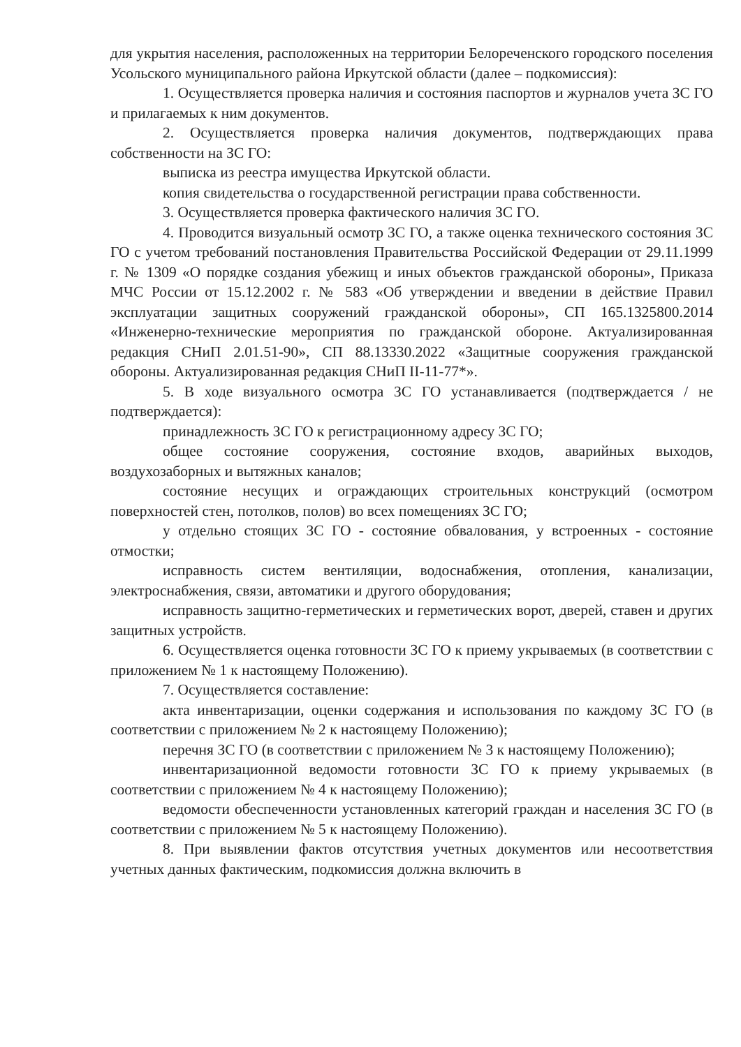для укрытия населения, расположенных на территории Белореченского городского поселения Усольского муниципального района Иркутской области (далее – подкомиссия):
1. Осуществляется проверка наличия и состояния паспортов и журналов учета ЗС ГО и прилагаемых к ним документов.
2. Осуществляется проверка наличия документов, подтверждающих права собственности на ЗС ГО:
выписка из реестра имущества Иркутской области.
копия свидетельства о государственной регистрации права собственности.
3. Осуществляется проверка фактического наличия ЗС ГО.
4. Проводится визуальный осмотр ЗС ГО, а также оценка технического состояния ЗС ГО с учетом требований постановления Правительства Российской Федерации от 29.11.1999 г. № 1309 «О порядке создания убежищ и иных объектов гражданской обороны», Приказа МЧС России от 15.12.2002 г. № 583 «Об утверждении и введении в действие Правил эксплуатации защитных сооружений гражданской обороны», СП 165.1325800.2014 «Инженерно-технические мероприятия по гражданской обороне. Актуализированная редакция СНиП 2.01.51-90», СП 88.13330.2022 «Защитные сооружения гражданской обороны. Актуализированная редакция СНиП II-11-77*».
5. В ходе визуального осмотра ЗС ГО устанавливается (подтверждается / не подтверждается):
принадлежность ЗС ГО к регистрационному адресу ЗС ГО;
общее состояние сооружения, состояние входов, аварийных выходов, воздухозаборных и вытяжных каналов;
состояние несущих и ограждающих строительных конструкций (осмотром поверхностей стен, потолков, полов) во всех помещениях ЗС ГО;
у отдельно стоящих ЗС ГО - состояние обвалования, у встроенных - состояние отмостки;
исправность систем вентиляции, водоснабжения, отопления, канализации, электроснабжения, связи, автоматики и другого оборудования;
исправность защитно-герметических и герметических ворот, дверей, ставен и других защитных устройств.
6. Осуществляется оценка готовности ЗС ГО к приему укрываемых (в соответствии с приложением № 1 к настоящему Положению).
7. Осуществляется составление:
акта инвентаризации, оценки содержания и использования по каждому ЗС ГО (в соответствии с приложением № 2 к настоящему Положению);
перечня ЗС ГО (в соответствии с приложением № 3 к настоящему Положению);
инвентаризационной ведомости готовности ЗС ГО к приему укрываемых (в соответствии с приложением № 4 к настоящему Положению);
ведомости обеспеченности установленных категорий граждан и населения ЗС ГО (в соответствии с приложением № 5 к настоящему Положению).
8. При выявлении фактов отсутствия учетных документов или несоответствия учетных данных фактическим, подкомиссия должна включить в